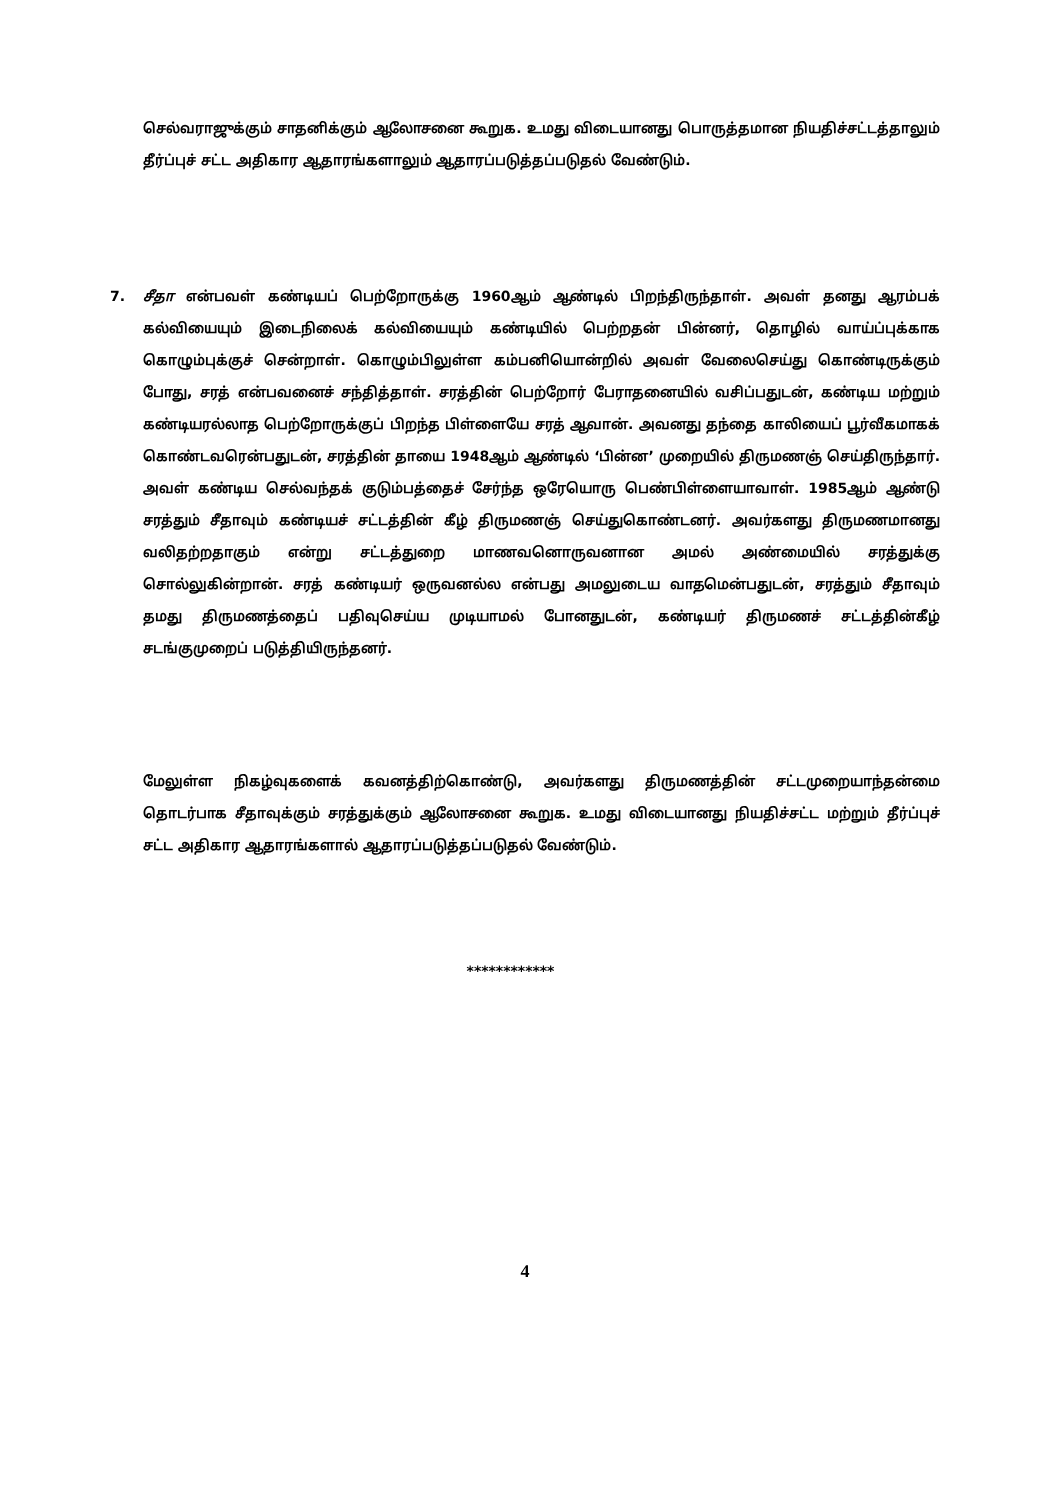செல்வராஜுக்கும் சாதனிக்கும் ஆலோசனை கூறுக. உமது விடையானது பொருத்தமான நியதிச்சட்டத்தாலும் தீர்ப்புச் சட்ட அதிகார ஆதாரங்களாலும் ஆதாரப்படுத்தப்படுதல் வேண்டும்.
7.
சீதா என்பவள் கண்டியப் பெற்றோருக்கு 1960ஆம் ஆண்டில் பிறந்திருந்தாள். அவள் தனது ஆரம்பக் கல்வியையும் இடைநிலைக் கல்வியையும் கண்டியில் பெற்றதன் பின்னர், தொழில் வாய்ப்புக்காக கொழும்புக்குச் சென்றாள். கொழும்பிலுள்ள கம்பனியொன்றில் அவள் வேலைசெய்து கொண்டிருக்கும் போது, சரத் என்பவனைச் சந்தித்தாள். சரத்தின் பெற்றோர் பேராதனையில் வசிப்பதுடன், கண்டிய மற்றும் கண்டியரல்லாத பெற்றோருக்குப் பிறந்த பிள்ளையே சரத் ஆவான். அவனது தந்தை காலியைப் பூர்வீகமாகக் கொண்டவரென்பதுடன், சரத்தின் தாயை 1948ஆம் ஆண்டில் ‘பின்ன’ முறையில் திருமணஞ் செய்திருந்தார். அவள் கண்டிய செல்வந்தக் குடும்பத்தைச் சேர்ந்த ஒரேயொரு பெண்பிள்ளையாவாள். 1985ஆம் ஆண்டு சரத்தும் சீதாவும் கண்டியச் சட்டத்தின் கீழ் திருமணஞ் செய்துகொண்டனர். அவர்களது திருமணமானது வலிதற்றதாகும் என்று சட்டத்துறை மாணவனொருவனான அமல் அண்மையில் சரத்துக்கு சொல்லுகின்றான். சரத் கண்டியர் ஒருவனல்ல என்பது அமலுடைய வாதமென்பதுடன், சரத்தும் சீதாவும் தமது திருமணத்தைப் பதிவுசெய்ய முடியாமல் போனதுடன், கண்டியர் திருமணச் சட்டத்தின்கீழ் சடங்குமுறைப் படுத்தியிருந்தனர்.
மேலுள்ள நிகழ்வுகளைக் கவனத்திற்கொண்டு, அவர்களது திருமணத்தின் சட்டமுறையாந்தன்மை தொடர்பாக சீதாவுக்கும் சரத்துக்கும் ஆலோசனை கூறுக. உமது விடையானது நியதிச்சட்ட மற்றும் தீர்ப்புச் சட்ட அதிகார ஆதாரங்களால் ஆதாரப்படுத்தப்படுதல் வேண்டும்.
************
4